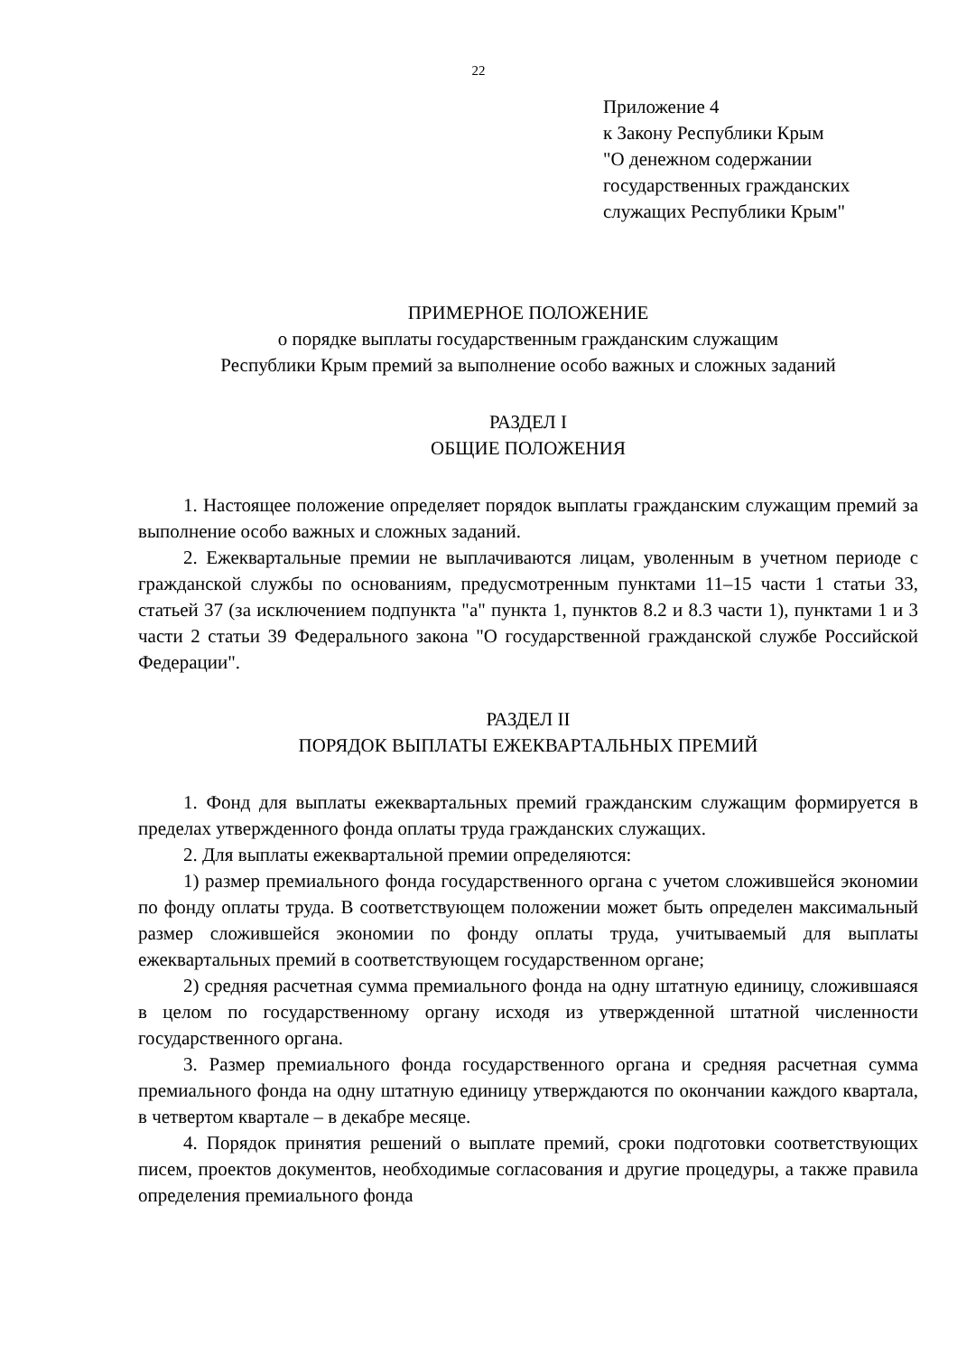22
Приложение 4
к Закону Республики Крым
"О денежном содержании
государственных гражданских
служащих Республики Крым"
ПРИМЕРНОЕ ПОЛОЖЕНИЕ
о порядке выплаты государственным гражданским служащим
Республики Крым премий за выполнение особо важных и сложных заданий
РАЗДЕЛ I
ОБЩИЕ ПОЛОЖЕНИЯ
1. Настоящее положение определяет порядок выплаты гражданским служащим премий за выполнение особо важных и сложных заданий.
2. Ежеквартальные премии не выплачиваются лицам, уволенным в учетном периоде с гражданской службы по основаниям, предусмотренным пунктами 11–15 части 1 статьи 33, статьей 37 (за исключением подпункта "а" пункта 1, пунктов 8.2 и 8.3 части 1), пунктами 1 и 3 части 2 статьи 39 Федерального закона "О государственной гражданской службе Российской Федерации".
РАЗДЕЛ II
ПОРЯДОК ВЫПЛАТЫ ЕЖЕКВАРТАЛЬНЫХ ПРЕМИЙ
1. Фонд для выплаты ежеквартальных премий гражданским служащим формируется в пределах утвержденного фонда оплаты труда гражданских служащих.
2. Для выплаты ежеквартальной премии определяются:
1) размер премиального фонда государственного органа с учетом сложившейся экономии по фонду оплаты труда. В соответствующем положении может быть определен максимальный размер сложившейся экономии по фонду оплаты труда, учитываемый для выплаты ежеквартальных премий в соответствующем государственном органе;
2) средняя расчетная сумма премиального фонда на одну штатную единицу, сложившаяся в целом по государственному органу исходя из утвержденной штатной численности государственного органа.
3. Размер премиального фонда государственного органа и средняя расчетная сумма премиального фонда на одну штатную единицу утверждаются по окончании каждого квартала, в четвертом квартале – в декабре месяце.
4. Порядок принятия решений о выплате премий, сроки подготовки соответствующих писем, проектов документов, необходимые согласования и другие процедуры, а также правила определения премиального фонда